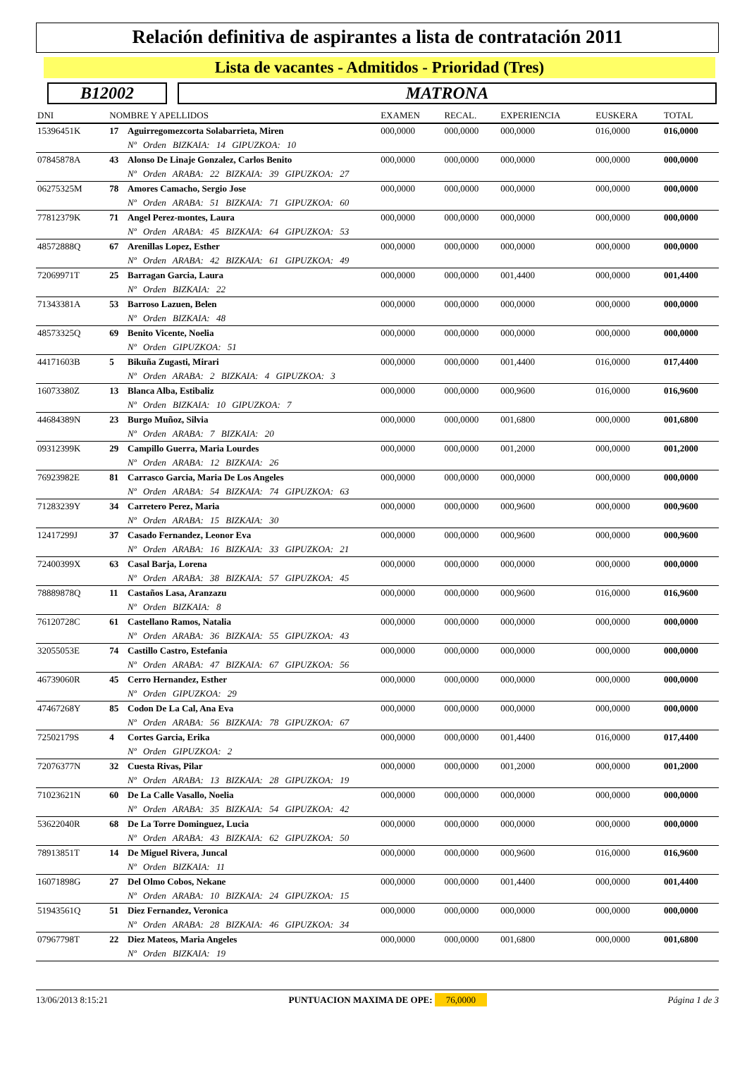Relación definitiva de aspirantes a lista de contratación 2011
Lista de vacantes - Admitidos - Prioridad (Tres)
B12002 MATRONA
| DNI | NOMBRE Y APELLIDOS | | EXAMEN | RECAL. | EXPERIENCIA | EUSKERA | TOTAL |
| --- | --- | --- | --- | --- | --- | --- | --- |
| 15396451K | 17 | Aguirregomezcorta Solabarrieta, Miren | 000,0000 | 000,0000 | 000,0000 | 016,0000 | 016,0000 |
| | | Nº Orden BIZKAIA: 14 GIPUZKOA: 10 | | | | | |
| 07845878A | 43 | Alonso De Linaje Gonzalez, Carlos Benito | 000,0000 | 000,0000 | 000,0000 | 000,0000 | 000,0000 |
| | | Nº Orden ARABA: 22 BIZKAIA: 39 GIPUZKOA: 27 | | | | | |
| 06275325M | 78 | Amores Camacho, Sergio Jose | 000,0000 | 000,0000 | 000,0000 | 000,0000 | 000,0000 |
| | | Nº Orden ARABA: 51 BIZKAIA: 71 GIPUZKOA: 60 | | | | | |
| 77812379K | 71 | Angel Perez-montes, Laura | 000,0000 | 000,0000 | 000,0000 | 000,0000 | 000,0000 |
| | | Nº Orden ARABA: 45 BIZKAIA: 64 GIPUZKOA: 53 | | | | | |
| 48572888Q | 67 | Arenillas Lopez, Esther | 000,0000 | 000,0000 | 000,0000 | 000,0000 | 000,0000 |
| | | Nº Orden ARABA: 42 BIZKAIA: 61 GIPUZKOA: 49 | | | | | |
| 72069971T | 25 | Barragan Garcia, Laura | 000,0000 | 000,0000 | 001,4400 | 000,0000 | 001,4400 |
| | | Nº Orden BIZKAIA: 22 | | | | | |
| 71343381A | 53 | Barroso Lazuen, Belen | 000,0000 | 000,0000 | 000,0000 | 000,0000 | 000,0000 |
| | | Nº Orden BIZKAIA: 48 | | | | | |
| 48573325Q | 69 | Benito Vicente, Noelia | 000,0000 | 000,0000 | 000,0000 | 000,0000 | 000,0000 |
| | | Nº Orden GIPUZKOA: 51 | | | | | |
| 44171603B | 5 | Bikuña Zugasti, Mirari | 000,0000 | 000,0000 | 001,4400 | 016,0000 | 017,4400 |
| | | Nº Orden ARABA: 2 BIZKAIA: 4 GIPUZKOA: 3 | | | | | |
| 16073380Z | 13 | Blanca Alba, Estibaliz | 000,0000 | 000,0000 | 000,9600 | 016,0000 | 016,9600 |
| | | Nº Orden BIZKAIA: 10 GIPUZKOA: 7 | | | | | |
| 44684389N | 23 | Burgo Muñoz, Silvia | 000,0000 | 000,0000 | 001,6800 | 000,0000 | 001,6800 |
| | | Nº Orden ARABA: 7 BIZKAIA: 20 | | | | | |
| 09312399K | 29 | Campillo Guerra, Maria Lourdes | 000,0000 | 000,0000 | 001,2000 | 000,0000 | 001,2000 |
| | | Nº Orden ARABA: 12 BIZKAIA: 26 | | | | | |
| 76923982E | 81 | Carrasco Garcia, Maria De Los Angeles | 000,0000 | 000,0000 | 000,0000 | 000,0000 | 000,0000 |
| | | Nº Orden ARABA: 54 BIZKAIA: 74 GIPUZKOA: 63 | | | | | |
| 71283239Y | 34 | Carretero Perez, Maria | 000,0000 | 000,0000 | 000,9600 | 000,0000 | 000,9600 |
| | | Nº Orden ARABA: 15 BIZKAIA: 30 | | | | | |
| 12417299J | 37 | Casado Fernandez, Leonor Eva | 000,0000 | 000,0000 | 000,9600 | 000,0000 | 000,9600 |
| | | Nº Orden ARABA: 16 BIZKAIA: 33 GIPUZKOA: 21 | | | | | |
| 72400399X | 63 | Casal Barja, Lorena | 000,0000 | 000,0000 | 000,0000 | 000,0000 | 000,0000 |
| | | Nº Orden ARABA: 38 BIZKAIA: 57 GIPUZKOA: 45 | | | | | |
| 78889878Q | 11 | Castaños Lasa, Aranzazu | 000,0000 | 000,0000 | 000,9600 | 016,0000 | 016,9600 |
| | | Nº Orden BIZKAIA: 8 | | | | | |
| 76120728C | 61 | Castellano Ramos, Natalia | 000,0000 | 000,0000 | 000,0000 | 000,0000 | 000,0000 |
| | | Nº Orden ARABA: 36 BIZKAIA: 55 GIPUZKOA: 43 | | | | | |
| 32055053E | 74 | Castillo Castro, Estefania | 000,0000 | 000,0000 | 000,0000 | 000,0000 | 000,0000 |
| | | Nº Orden ARABA: 47 BIZKAIA: 67 GIPUZKOA: 56 | | | | | |
| 46739060R | 45 | Cerro Hernandez, Esther | 000,0000 | 000,0000 | 000,0000 | 000,0000 | 000,0000 |
| | | Nº Orden GIPUZKOA: 29 | | | | | |
| 47467268Y | 85 | Codon De La Cal, Ana Eva | 000,0000 | 000,0000 | 000,0000 | 000,0000 | 000,0000 |
| | | Nº Orden ARABA: 56 BIZKAIA: 78 GIPUZKOA: 67 | | | | | |
| 72502179S | 4 | Cortes Garcia, Erika | 000,0000 | 000,0000 | 001,4400 | 016,0000 | 017,4400 |
| | | Nº Orden GIPUZKOA: 2 | | | | | |
| 72076377N | 32 | Cuesta Rivas, Pilar | 000,0000 | 000,0000 | 001,2000 | 000,0000 | 001,2000 |
| | | Nº Orden ARABA: 13 BIZKAIA: 28 GIPUZKOA: 19 | | | | | |
| 71023621N | 60 | De La Calle Vasallo, Noelia | 000,0000 | 000,0000 | 000,0000 | 000,0000 | 000,0000 |
| | | Nº Orden ARABA: 35 BIZKAIA: 54 GIPUZKOA: 42 | | | | | |
| 53622040R | 68 | De La Torre Dominguez, Lucia | 000,0000 | 000,0000 | 000,0000 | 000,0000 | 000,0000 |
| | | Nº Orden ARABA: 43 BIZKAIA: 62 GIPUZKOA: 50 | | | | | |
| 78913851T | 14 | De Miguel Rivera, Juncal | 000,0000 | 000,0000 | 000,9600 | 016,0000 | 016,9600 |
| | | Nº Orden BIZKAIA: 11 | | | | | |
| 16071898G | 27 | Del Olmo Cobos, Nekane | 000,0000 | 000,0000 | 001,4400 | 000,0000 | 001,4400 |
| | | Nº Orden ARABA: 10 BIZKAIA: 24 GIPUZKOA: 15 | | | | | |
| 51943561Q | 51 | Diez Fernandez, Veronica | 000,0000 | 000,0000 | 000,0000 | 000,0000 | 000,0000 |
| | | Nº Orden ARABA: 28 BIZKAIA: 46 GIPUZKOA: 34 | | | | | |
| 07967798T | 22 | Diez Mateos, Maria Angeles | 000,0000 | 000,0000 | 001,6800 | 000,0000 | 001,6800 |
| | | Nº Orden BIZKAIA: 19 | | | | | |
13/06/2013 8:15:21 PUNTUACION MAXIMA DE OPE: 76,0000 Página 1 de 3